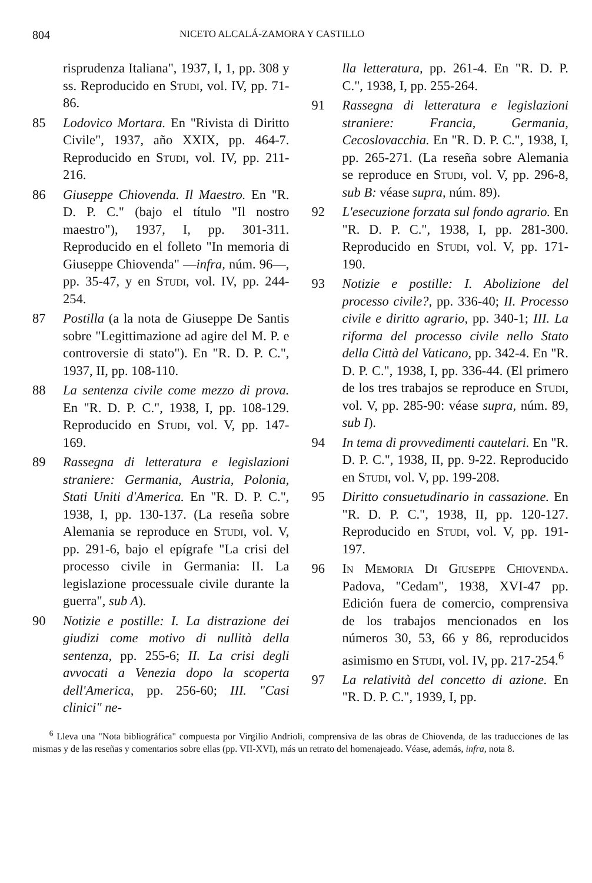804 NICETO ALCALÁ-ZAMORA Y CASTILLO
risprudenza Italiana", 1937, I, 1, pp. 308 y ss. Reproducido en Studi, vol. IV, pp. 71-86.
85 Lodovico Mortara. En "Rivista di Diritto Civile", 1937, año XXIX, pp. 464-7. Reproducido en Studi, vol. IV, pp. 211-216.
86 Giuseppe Chiovenda. Il Maestro. En "R. D. P. C." (bajo el título "Il nostro maestro"), 1937, I, pp. 301-311. Reproducido en el folleto "In memoria di Giuseppe Chiovenda" —infra, núm. 96—, pp. 35-47, y en Studi, vol. IV, pp. 244-254.
87 Postilla (a la nota de Giuseppe De Santis sobre "Legittimazione ad agire del M. P. e controversie di stato"). En "R. D. P. C.", 1937, II, pp. 108-110.
88 La sentenza civile come mezzo di prova. En "R. D. P. C.", 1938, I, pp. 108-129. Reproducido en Studi, vol. V, pp. 147-169.
89 Rassegna di letteratura e legislazioni straniere: Germania, Austria, Polonia, Stati Uniti d'America. En "R. D. P. C.", 1938, I, pp. 130-137. (La reseña sobre Alemania se reproduce en Studi, vol. V, pp. 291-6, bajo el epígrafe "La crisi del processo civile in Germania: II. La legislazione processuale civile durante la guerra", sub A).
90 Notizie e postille: I. La distrazione dei giudizi come motivo di nullità della sentenza, pp. 255-6; II. La crisi degli avvocati a Venezia dopo la scoperta dell'America, pp. 256-60; III. "Casi clinici" ne-
lla letteratura, pp. 261-4. En "R. D. P. C.", 1938, I, pp. 255-264.
91 Rassegna di letteratura e legislazioni straniere: Francia, Germania, Cecoslovacchia. En "R. D. P. C.", 1938, I, pp. 265-271. (La reseña sobre Alemania se reproduce en Studi, vol. V, pp. 296-8, sub B: véase supra, núm. 89).
92 L'esecuzione forzata sul fondo agrario. En "R. D. P. C.", 1938, I, pp. 281-300. Reproducido en Studi, vol. V, pp. 171-190.
93 Notizie e postille: I. Abolizione del processo civile?, pp. 336-40; II. Processo civile e diritto agrario, pp. 340-1; III. La riforma del processo civile nello Stato della Città del Vaticano, pp. 342-4. En "R. D. P. C.", 1938, I, pp. 336-44. (El primero de los tres trabajos se reproduce en Studi, vol. V, pp. 285-90: véase supra, núm. 89, sub I).
94 In tema di provvedimenti cautelari. En "R. D. P. C.", 1938, II, pp. 9-22. Reproducido en Studi, vol. V, pp. 199-208.
95 Diritto consuetudinario in cassazione. En "R. D. P. C.", 1938, II, pp. 120-127. Reproducido en Studi, vol. V, pp. 191-197.
96 In Memoria Di Giuseppe Chiovenda. Padova, "Cedam", 1938, XVI-47 pp. Edición fuera de comercio, comprensiva de los trabajos mencionados en los números 30, 53, 66 y 86, reproducidos asimismo en Studi, vol. IV, pp. 217-254.<sup>6</sup>
97 La relatività del concetto di azione. En "R. D. P. C.", 1939, I, pp.
<sup>6</sup> Lleva una "Nota bibliográfica" compuesta por Virgilio Andrioli, comprensiva de las obras de Chiovenda, de las traducciones de las mismas y de las reseñas y comentarios sobre ellas (pp. VII-XVI), más un retrato del homenajeado. Véase, además, infra, nota 8.